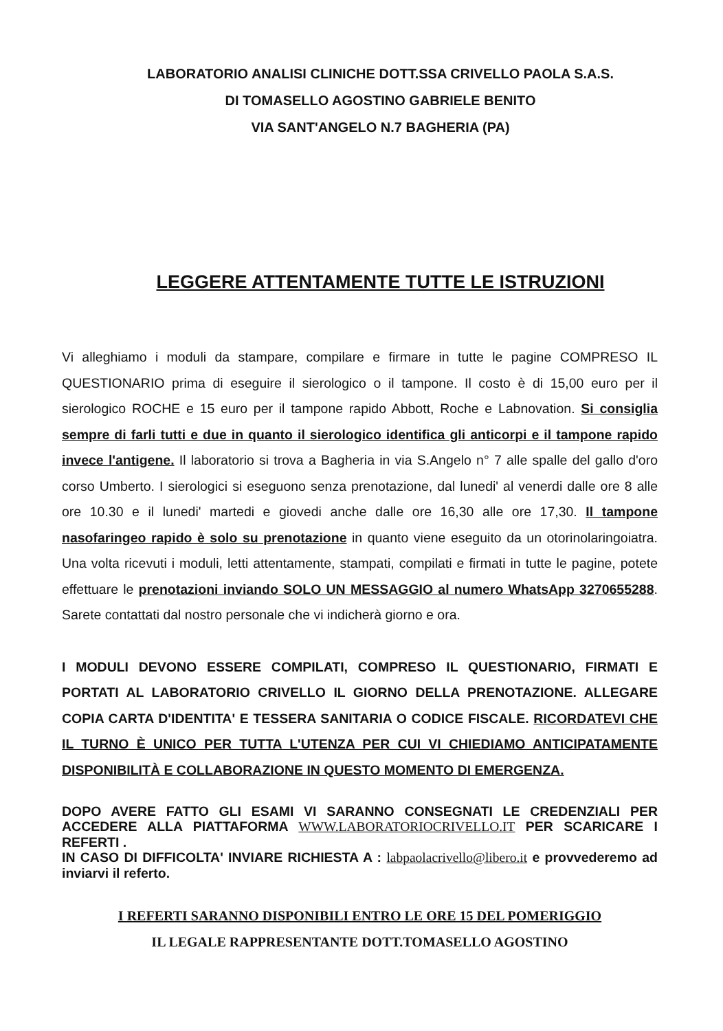LABORATORIO ANALISI CLINICHE DOTT.SSA CRIVELLO PAOLA S.A.S.
DI TOMASELLO AGOSTINO GABRIELE BENITO
VIA SANT'ANGELO N.7 BAGHERIA (PA)
LEGGERE ATTENTAMENTE TUTTE LE ISTRUZIONI
Vi alleghiamo i moduli da stampare, compilare e firmare in tutte le pagine COMPRESO IL QUESTIONARIO prima di eseguire il sierologico o il tampone. Il costo è di 15,00 euro per il sierologico ROCHE e 15 euro per il tampone rapido Abbott, Roche e Labnovation. Si consiglia sempre di farli tutti e due in quanto il sierologico identifica gli anticorpi e il tampone rapido invece l'antigene. Il laboratorio si trova a Bagheria in via S.Angelo n° 7 alle spalle del gallo d'oro corso Umberto. I sierologici si eseguono senza prenotazione, dal lunedi' al venerdi dalle ore 8 alle ore 10.30 e il lunedi' martedi e giovedi anche dalle ore 16,30 alle ore 17,30. Il tampone nasofaringeo rapido è solo su prenotazione in quanto viene eseguito da un otorinolaringoiatra. Una volta ricevuti i moduli, letti attentamente, stampati, compilati e firmati in tutte le pagine, potete effettuare le prenotazioni inviando SOLO UN MESSAGGIO al numero WhatsApp 3270655288. Sarete contattati dal nostro personale che vi indicherà giorno e ora.
I MODULI DEVONO ESSERE COMPILATI, COMPRESO IL QUESTIONARIO, FIRMATI E PORTATI AL LABORATORIO CRIVELLO IL GIORNO DELLA PRENOTAZIONE. ALLEGARE COPIA CARTA D'IDENTITA' E TESSERA SANITARIA O CODICE FISCALE. RICORDATEVI CHE IL TURNO È UNICO PER TUTTA L'UTENZA PER CUI VI CHIEDIAMO ANTICIPATAMENTE DISPONIBILITÀ E COLLABORAZIONE IN QUESTO MOMENTO DI EMERGENZA.
DOPO AVERE FATTO GLI ESAMI VI SARANNO CONSEGNATI LE CREDENZIALI PER ACCEDERE ALLA PIATTAFORMA WWW.LABORATORIOCRIVELLO.IT PER SCARICARE I REFERTI .
IN CASO DI DIFFICOLTA' INVIARE RICHIESTA A : labpaolacrivello@libero.it e provvederemo ad inviarvi il referto.
I REFERTI SARANNO DISPONIBILI ENTRO LE ORE 15 DEL POMERIGGIO
IL LEGALE RAPPRESENTANTE DOTT.TOMASELLO AGOSTINO